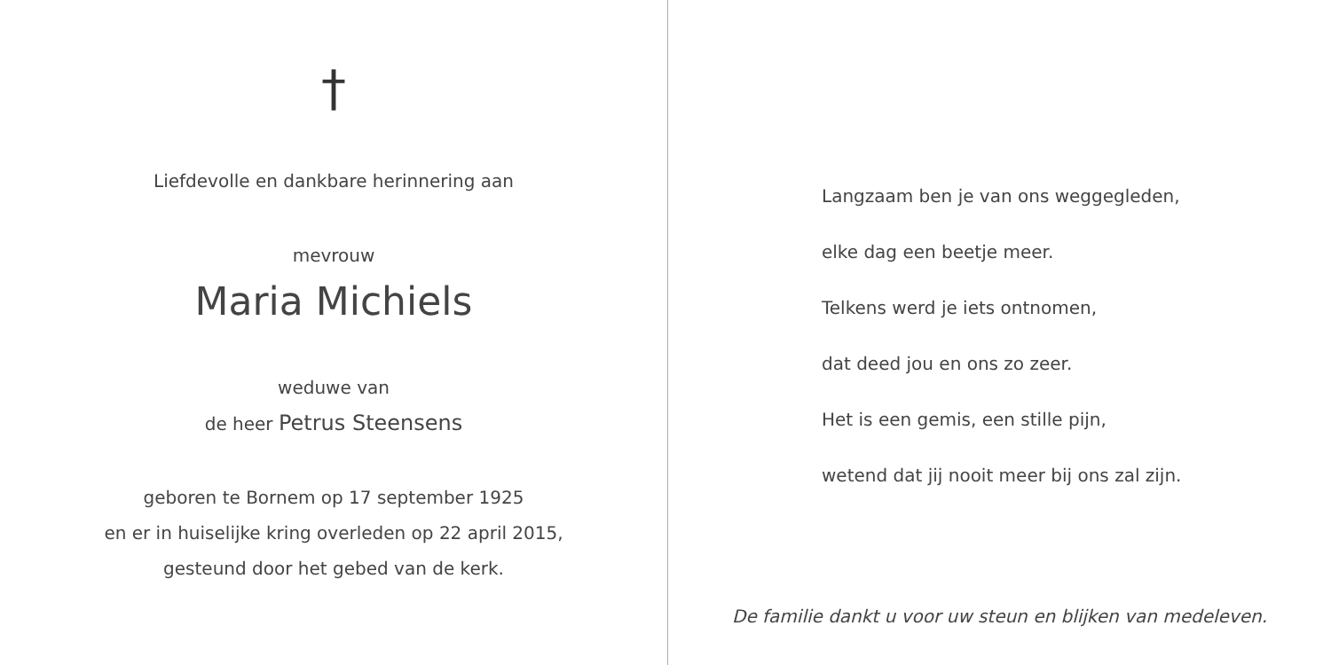†
Liefdevolle en dankbare herinnering aan
mevrouw
Maria Michiels
weduwe van
de heer Petrus Steensens
geboren te Bornem op 17 september 1925
en er in huiselijke kring overleden op 22 april 2015,
gesteund door het gebed van de kerk.
Langzaam ben je van ons weggegleden,
elke dag een beetje meer.
Telkens werd je iets ontnomen,
dat deed jou en ons zo zeer.
Het is een gemis, een stille pijn,
wetend dat jij nooit meer bij ons zal zijn.
De familie dankt u voor uw steun en blijken van medeleven.